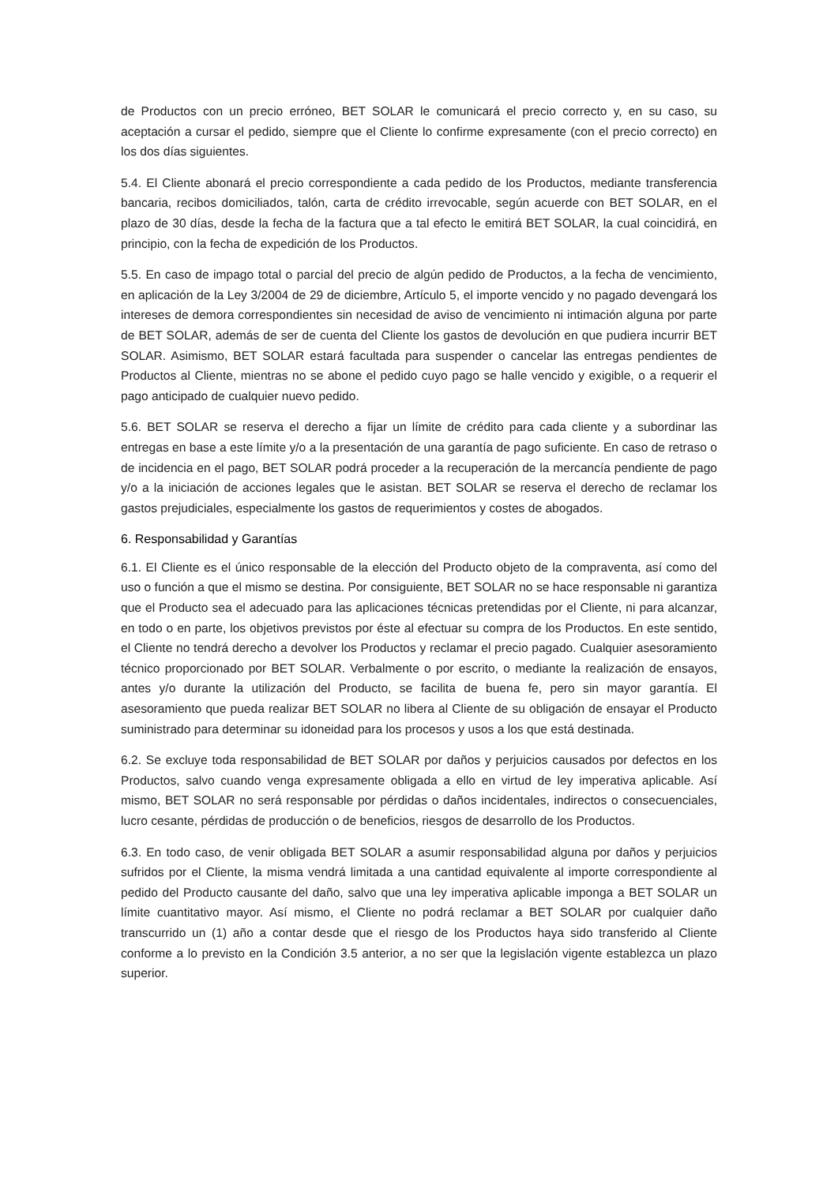de Productos con un precio erróneo, BET SOLAR le comunicará el precio correcto y, en su caso, su aceptación a cursar el pedido, siempre que el Cliente lo confirme expresamente (con el precio correcto) en los dos días siguientes.
5.4. El Cliente abonará el precio correspondiente a cada pedido de los Productos, mediante transferencia bancaria, recibos domiciliados, talón, carta de crédito irrevocable, según acuerde con BET SOLAR, en el plazo de 30 días, desde la fecha de la factura que a tal efecto le emitirá BET SOLAR, la cual coincidirá, en principio, con la fecha de expedición de los Productos.
5.5. En caso de impago total o parcial del precio de algún pedido de Productos, a la fecha de vencimiento, en aplicación de la Ley 3/2004 de 29 de diciembre, Artículo 5, el importe vencido y no pagado devengará los intereses de demora correspondientes sin necesidad de aviso de vencimiento ni intimación alguna por parte de BET SOLAR, además de ser de cuenta del Cliente los gastos de devolución en que pudiera incurrir BET SOLAR. Asimismo, BET SOLAR estará facultada para suspender o cancelar las entregas pendientes de Productos al Cliente, mientras no se abone el pedido cuyo pago se halle vencido y exigible, o a requerir el pago anticipado de cualquier nuevo pedido.
5.6. BET SOLAR se reserva el derecho a fijar un límite de crédito para cada cliente y a subordinar las entregas en base a este límite y/o a la presentación de una garantía de pago suficiente. En caso de retraso o de incidencia en el pago, BET SOLAR podrá proceder a la recuperación de la mercancía pendiente de pago y/o a la iniciación de acciones legales que le asistan. BET SOLAR se reserva el derecho de reclamar los gastos prejudiciales, especialmente los gastos de requerimientos y costes de abogados.
6. Responsabilidad y Garantías
6.1. El Cliente es el único responsable de la elección del Producto objeto de la compraventa, así como del uso o función a que el mismo se destina. Por consiguiente, BET SOLAR no se hace responsable ni garantiza que el Producto sea el adecuado para las aplicaciones técnicas pretendidas por el Cliente, ni para alcanzar, en todo o en parte, los objetivos previstos por éste al efectuar su compra de los Productos. En este sentido, el Cliente no tendrá derecho a devolver los Productos y reclamar el precio pagado. Cualquier asesoramiento técnico proporcionado por BET SOLAR. Verbalmente o por escrito, o mediante la realización de ensayos, antes y/o durante la utilización del Producto, se facilita de buena fe, pero sin mayor garantía. El asesoramiento que pueda realizar BET SOLAR no libera al Cliente de su obligación de ensayar el Producto suministrado para determinar su idoneidad para los procesos y usos a los que está destinada.
6.2. Se excluye toda responsabilidad de BET SOLAR por daños y perjuicios causados por defectos en los Productos, salvo cuando venga expresamente obligada a ello en virtud de ley imperativa aplicable. Así mismo, BET SOLAR no será responsable por pérdidas o daños incidentales, indirectos o consecuenciales, lucro cesante, pérdidas de producción o de beneficios, riesgos de desarrollo de los Productos.
6.3. En todo caso, de venir obligada BET SOLAR a asumir responsabilidad alguna por daños y perjuicios sufridos por el Cliente, la misma vendrá limitada a una cantidad equivalente al importe correspondiente al pedido del Producto causante del daño, salvo que una ley imperativa aplicable imponga a BET SOLAR un límite cuantitativo mayor. Así mismo, el Cliente no podrá reclamar a BET SOLAR por cualquier daño transcurrido un (1) año a contar desde que el riesgo de los Productos haya sido transferido al Cliente conforme a lo previsto en la Condición 3.5 anterior, a no ser que la legislación vigente establezca un plazo superior.